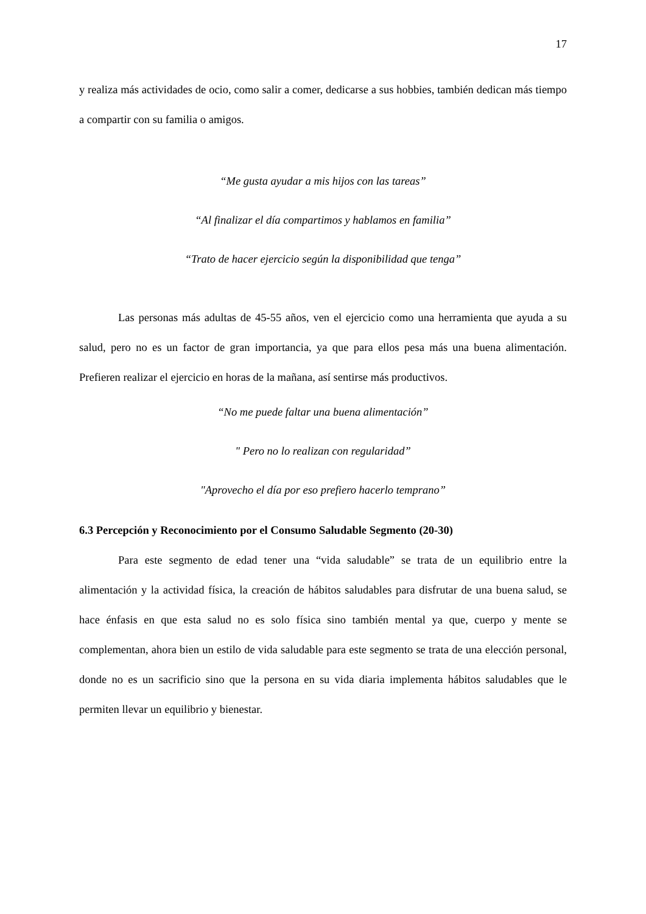17
y realiza más actividades de ocio, como salir a comer, dedicarse a sus hobbies, también dedican más tiempo a compartir con su familia o amigos.
“Me gusta ayudar a mis hijos con las tareas”
“Al finalizar el día compartimos y hablamos en familia”
“Trato de hacer ejercicio según la disponibilidad que tenga”
Las personas más adultas de 45-55 años, ven el ejercicio como una herramienta que ayuda a su salud, pero no es un factor de gran importancia, ya que para ellos pesa más una buena alimentación. Prefieren realizar el ejercicio en horas de la mañana, así sentirse más productivos.
“No me puede faltar una buena alimentación”
" Pero no lo realizan con regularidad”
"Aprovecho el día por eso prefiero hacerlo temprano”
6.3 Percepción y Reconocimiento por el Consumo Saludable Segmento (20-30)
Para este segmento de edad tener una “vida saludable” se trata de un equilibrio entre la alimentación y la actividad física, la creación de hábitos saludables para disfrutar de una buena salud, se hace énfasis en que esta salud no es solo física sino también mental ya que, cuerpo y mente se complementan, ahora bien un estilo de vida saludable para este segmento se trata de una elección personal, donde no es un sacrificio sino que la persona en su vida diaria implementa hábitos saludables que le permiten llevar un equilibrio y bienestar.